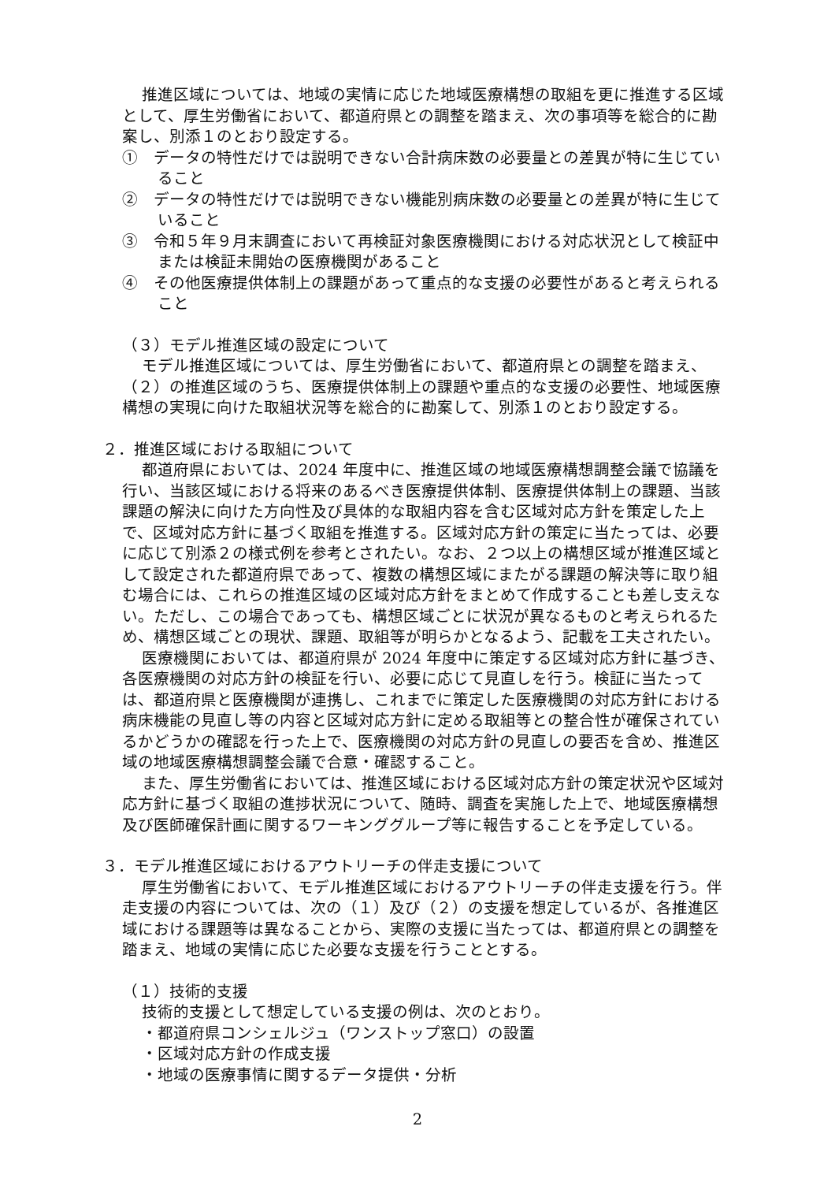推進区域については、地域の実情に応じた地域医療構想の取組を更に推進する区域として、厚生労働省において、都道府県との調整を踏まえ、次の事項等を総合的に勘案し、別添１のとおり設定する。
①　データの特性だけでは説明できない合計病床数の必要量との差異が特に生じていること
②　データの特性だけでは説明できない機能別病床数の必要量との差異が特に生じていること
③　令和５年９月末調査において再検証対象医療機関における対応状況として検証中または検証未開始の医療機関があること
④　その他医療提供体制上の課題があって重点的な支援の必要性があると考えられること
（３）モデル推進区域の設定について
モデル推進区域については、厚生労働省において、都道府県との調整を踏まえ、（２）の推進区域のうち、医療提供体制上の課題や重点的な支援の必要性、地域医療構想の実現に向けた取組状況等を総合的に勘案して、別添１のとおり設定する。
２．推進区域における取組について
都道府県においては、2024 年度中に、推進区域の地域医療構想調整会議で協議を行い、当該区域における将来のあるべき医療提供体制、医療提供体制上の課題、当該課題の解決に向けた方向性及び具体的な取組内容を含む区域対応方針を策定した上で、区域対応方針に基づく取組を推進する。区域対応方針の策定に当たっては、必要に応じて別添２の様式例を参考とされたい。なお、２つ以上の構想区域が推進区域として設定された都道府県であって、複数の構想区域にまたがる課題の解決等に取り組む場合には、これらの推進区域の区域対応方針をまとめて作成することも差し支えない。ただし、この場合であっても、構想区域ごとに状況が異なるものと考えられるため、構想区域ごとの現状、課題、取組等が明らかとなるよう、記載を工夫されたい。
医療機関においては、都道府県が 2024 年度中に策定する区域対応方針に基づき、各医療機関の対応方針の検証を行い、必要に応じて見直しを行う。検証に当たっては、都道府県と医療機関が連携し、これまでに策定した医療機関の対応方針における病床機能の見直し等の内容と区域対応方針に定める取組等との整合性が確保されているかどうかの確認を行った上で、医療機関の対応方針の見直しの要否を含め、推進区域の地域医療構想調整会議で合意・確認すること。
また、厚生労働省においては、推進区域における区域対応方針の策定状況や区域対応方針に基づく取組の進捗状況について、随時、調査を実施した上で、地域医療構想及び医師確保計画に関するワーキンググループ等に報告することを予定している。
３．モデル推進区域におけるアウトリーチの伴走支援について
厚生労働省において、モデル推進区域におけるアウトリーチの伴走支援を行う。伴走支援の内容については、次の（１）及び（２）の支援を想定しているが、各推進区域における課題等は異なることから、実際の支援に当たっては、都道府県との調整を踏まえ、地域の実情に応じた必要な支援を行うこととする。
（１）技術的支援
技術的支援として想定している支援の例は、次のとおり。
・都道府県コンシェルジュ（ワンストップ窓口）の設置
・区域対応方針の作成支援
・地域の医療事情に関するデータ提供・分析
2